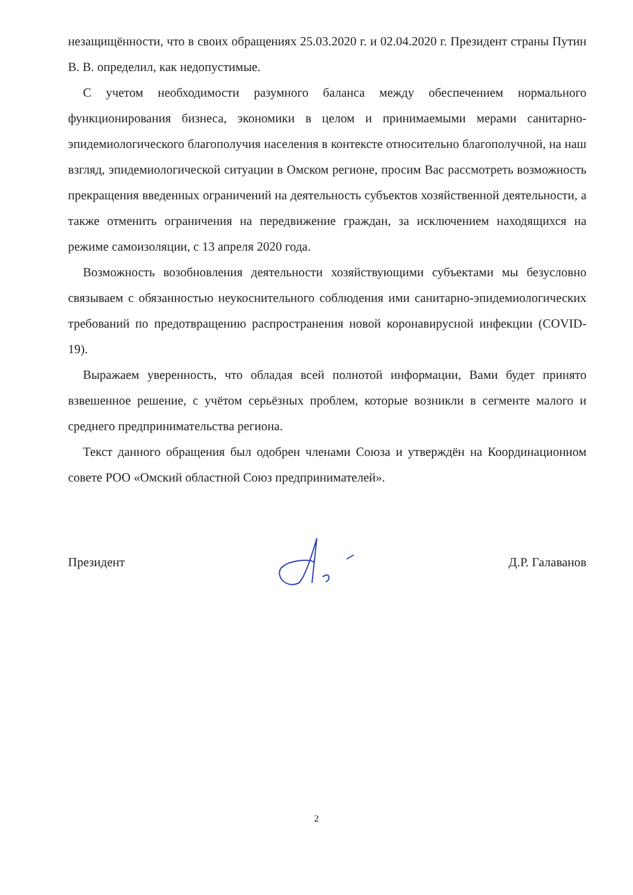незащищённости, что в своих обращениях 25.03.2020 г. и 02.04.2020 г. Президент страны Путин В. В. определил, как недопустимые.
С учетом необходимости разумного баланса между обеспечением нормального функционирования бизнеса, экономики в целом и принимаемыми мерами санитарно-эпидемиологического благополучия населения в контексте относительно благополучной, на наш взгляд, эпидемиологической ситуации в Омском регионе, просим Вас рассмотреть возможность прекращения введенных ограничений на деятельность субъектов хозяйственной деятельности, а также отменить ограничения на передвижение граждан, за исключением находящихся на режиме самоизоляции, с 13 апреля 2020 года.
Возможность возобновления деятельности хозяйствующими субъектами мы безусловно связываем с обязанностью неукоснительного соблюдения ими санитарно-эпидемиологических требований по предотвращению распространения новой коронавирусной инфекции (COVID-19).
Выражаем уверенность, что обладая всей полнотой информации, Вами будет принято взвешенное решение, с учётом серьёзных проблем, которые возникли в сегменте малого и среднего предпринимательства региона.
Текст данного обращения был одобрен членами Союза и утверждён на Координационном совете РОО «Омский областной Союз предпринимателей».
Президент Д.Р. Галаванов
2